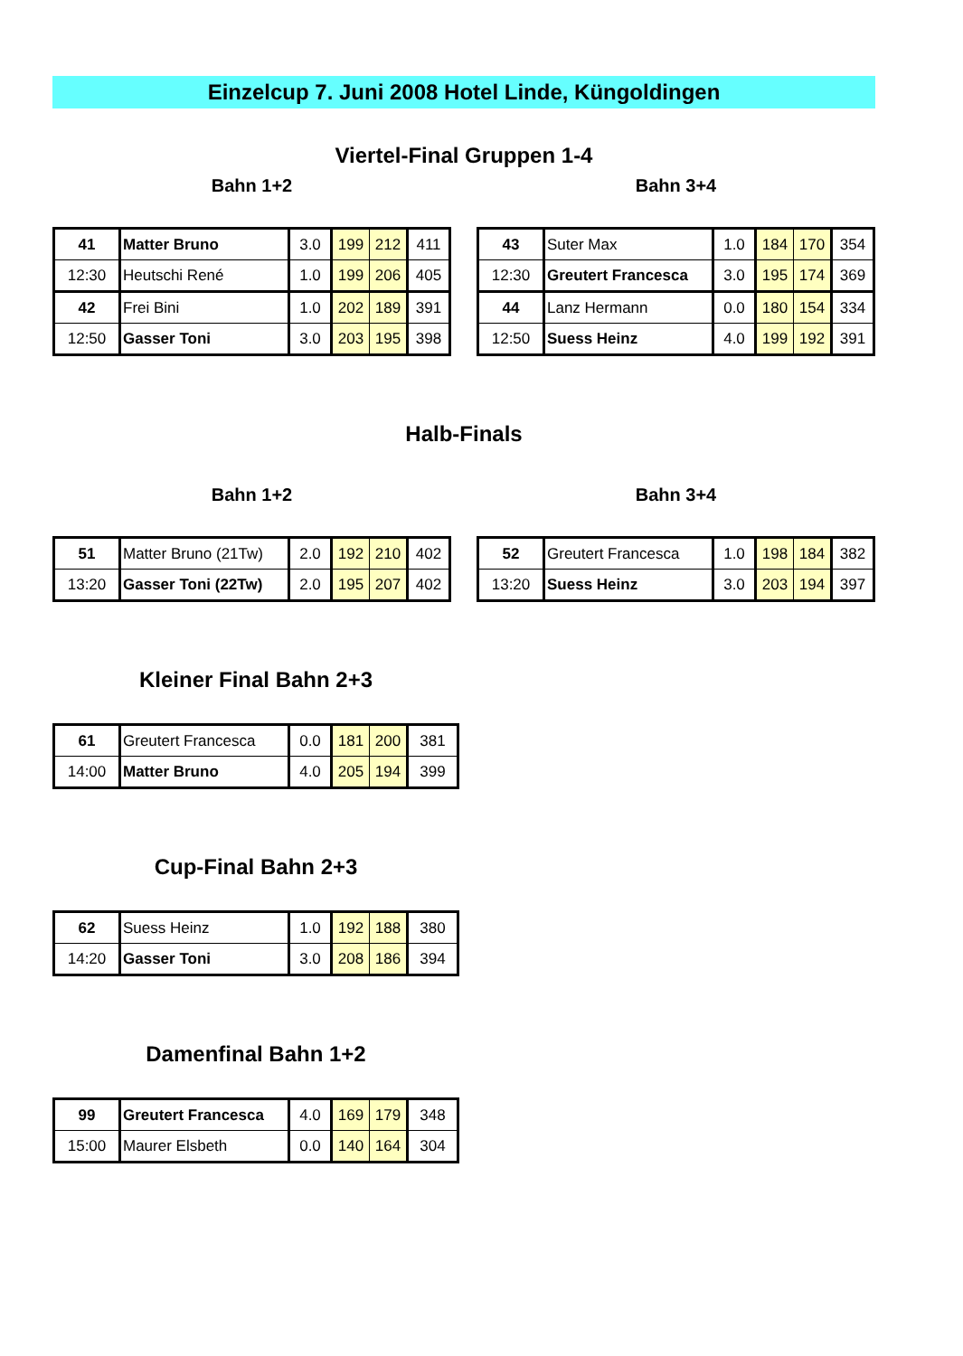Einzelcup 7. Juni 2008 Hotel Linde, Küngoldingen
Viertel-Final Gruppen 1-4
Bahn 1+2 Bahn 3+4
| 41 | Matter Bruno | 3.0 | 199 | 212 | 411 |
| 12:30 | Heutschi René | 1.0 | 199 | 206 | 405 |
| 42 | Frei Bini | 1.0 | 202 | 189 | 391 |
| 12:50 | Gasser Toni | 3.0 | 203 | 195 | 398 |
| 43 | Suter Max | 1.0 | 184 | 170 | 354 |
| 12:30 | Greutert Francesca | 3.0 | 195 | 174 | 369 |
| 44 | Lanz Hermann | 0.0 | 180 | 154 | 334 |
| 12:50 | Suess Heinz | 4.0 | 199 | 192 | 391 |
Halb-Finals
Bahn 1+2 Bahn 3+4
| 51 | Matter Bruno (21Tw) | 2.0 | 192 | 210 | 402 |
| 13:20 | Gasser Toni (22Tw) | 2.0 | 195 | 207 | 402 |
| 52 | Greutert Francesca | 1.0 | 198 | 184 | 382 |
| 13:20 | Suess Heinz | 3.0 | 203 | 194 | 397 |
Kleiner Final Bahn 2+3
| 61 | Greutert Francesca | 0.0 | 181 | 200 | 381 |
| 14:00 | Matter Bruno | 4.0 | 205 | 194 | 399 |
Cup-Final Bahn 2+3
| 62 | Suess Heinz | 1.0 | 192 | 188 | 380 |
| 14:20 | Gasser Toni | 3.0 | 208 | 186 | 394 |
Damenfinal Bahn 1+2
| 99 | Greutert Francesca | 4.0 | 169 | 179 | 348 |
| 15:00 | Maurer Elsbeth | 0.0 | 140 | 164 | 304 |